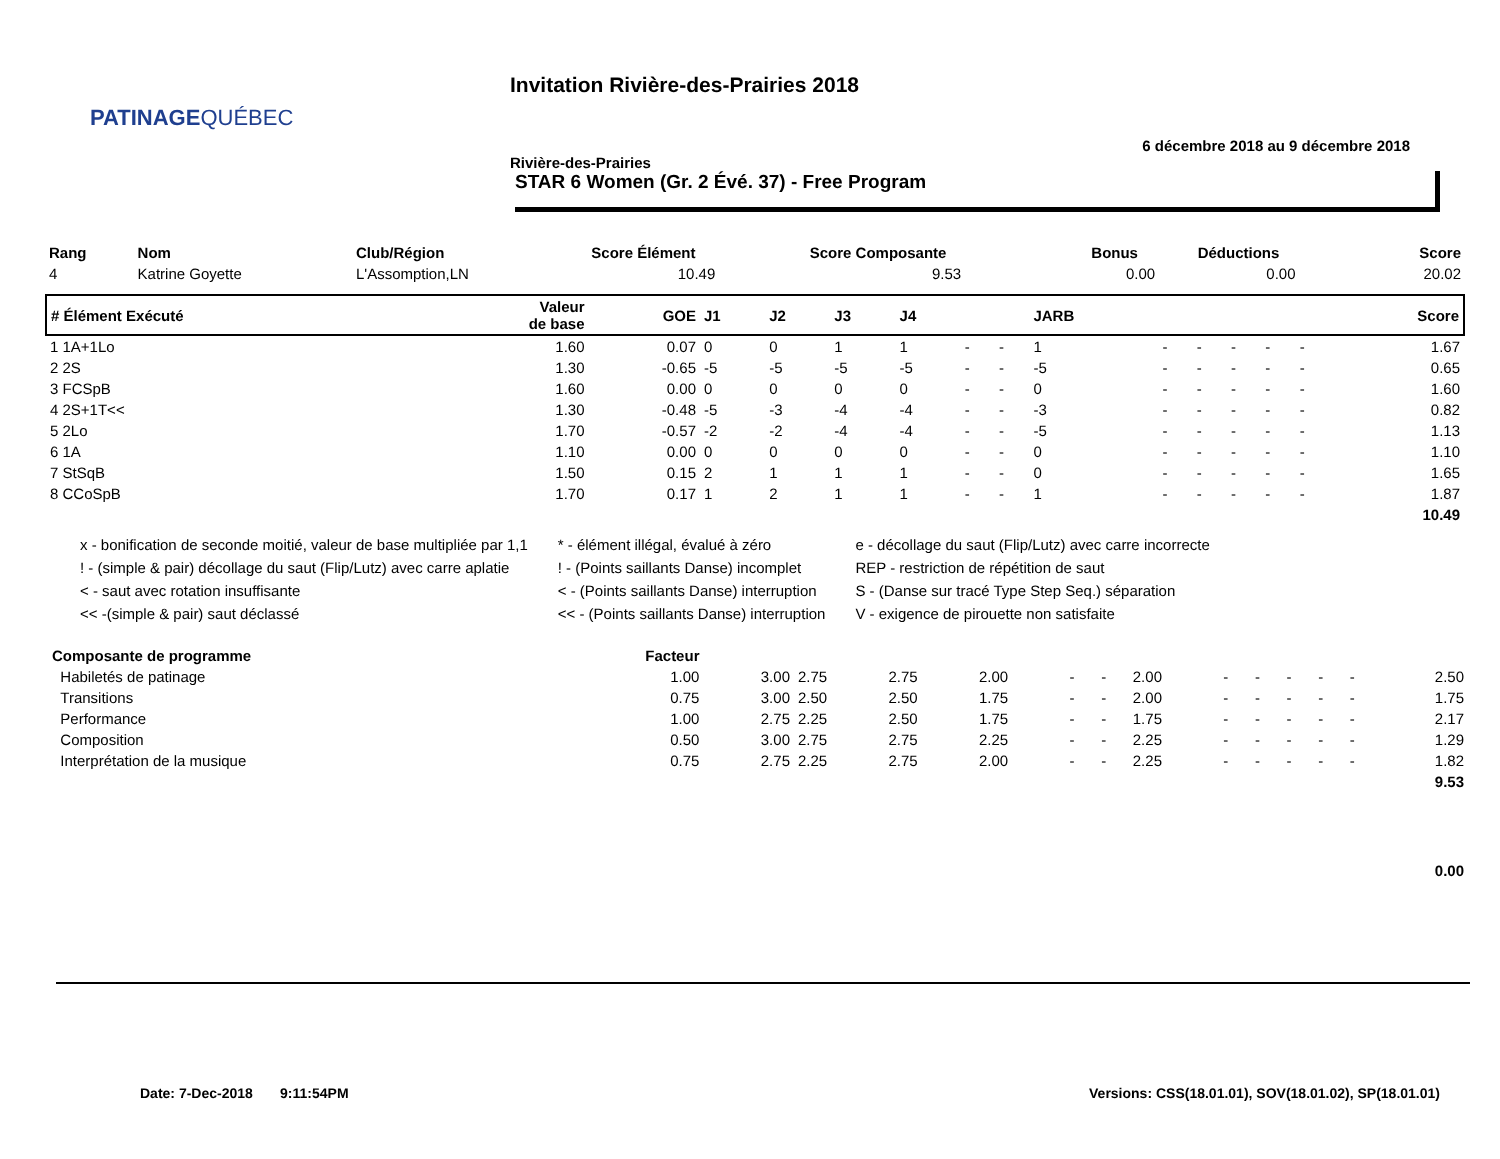PATINAGE QUÉBEC
Invitation Rivière-des-Prairies 2018
6 décembre 2018 au 9 décembre 2018
Rivière-des-Prairies
STAR 6 Women (Gr. 2 Évé. 37) - Free Program
| Rang | Nom | Club/Région | Score Élément | Score Composante | Bonus | Déductions | Score |
| --- | --- | --- | --- | --- | --- | --- | --- |
| 4 | Katrine Goyette | L'Assomption,LN | 10.49 | 9.53 | 0.00 | 0.00 | 20.02 |
| # Élément Exécuté | Valeur de base | GOE | J1 | J2 | J3 | J4 | | | JARB | | | | | | Score |
| --- | --- | --- | --- | --- | --- | --- | --- | --- | --- | --- | --- | --- | --- | --- | --- |
| 1 1A+1Lo | 1.60 | 0.07 | 0 | 0 | 1 | 1 | - | - | 1 | - | - | - | - | - | 1.67 |
| 2 2S | 1.30 | -0.65 | -5 | -5 | -5 | -5 | - | - | -5 | - | - | - | - | - | 0.65 |
| 3 FCSpB | 1.60 | 0.00 | 0 | 0 | 0 | 0 | - | - | 0 | - | - | - | - | - | 1.60 |
| 4 2S+1T<< | 1.30 | -0.48 | -5 | -3 | -4 | -4 | - | - | -3 | - | - | - | - | - | 0.82 |
| 5 2Lo | 1.70 | -0.57 | -2 | -2 | -4 | -4 | - | - | -5 | - | - | - | - | - | 1.13 |
| 6 1A | 1.10 | 0.00 | 0 | 0 | 0 | 0 | - | - | 0 | - | - | - | - | - | 1.10 |
| 7 StSqB | 1.50 | 0.15 | 2 | 1 | 1 | 1 | - | - | 0 | - | - | - | - | - | 1.65 |
| 8 CCoSpB | 1.70 | 0.17 | 1 | 2 | 1 | 1 | - | - | 1 | - | - | - | - | - | 1.87 |
| 10.49 | | | | | | | | | | | | | | | |
x - bonification de seconde moitié, valeur de base multipliée par 1,1
! - (simple & pair) décollage du saut (Flip/Lutz) avec carre aplatie
< - saut avec rotation insuffisante
<< -(simple & pair) saut déclassé
* - élément illégal, évalué à zéro
! - (Points saillants Danse) incomplet
< - (Points saillants Danse) interruption
<< - (Points saillants Danse) interruption
e - décollage du saut (Flip/Lutz) avec carre incorrecte
REP - restriction de répétition de saut
S - (Danse sur tracé Type Step Seq.) séparation
V - exigence de pirouette non satisfaite
| Composante de programme | Facteur | | | | | | | | | | | | | |
| --- | --- | --- | --- | --- | --- | --- | --- | --- | --- | --- | --- | --- | --- | --- |
| Habiletés de patinage | 1.00 | 3.00 | 2.75 | 2.75 | 2.00 | - | - | 2.00 | - | - | - | - | - | 2.50 |
| Transitions | 0.75 | 3.00 | 2.50 | 2.50 | 1.75 | - | - | 2.00 | - | - | - | - | - | 1.75 |
| Performance | 1.00 | 2.75 | 2.25 | 2.50 | 1.75 | - | - | 1.75 | - | - | - | - | - | 2.17 |
| Composition | 0.50 | 3.00 | 2.75 | 2.75 | 2.25 | - | - | 2.25 | - | - | - | - | - | 1.29 |
| Interprétation de la musique | 0.75 | 2.75 | 2.25 | 2.75 | 2.00 | - | - | 2.25 | - | - | - | - | - | 1.82 |
| 9.53 | | | | | | | | | | | | | | |
| 0.00 | | | | | | | | | | | | | | |
Date: 7-Dec-2018 9:11:54PM Versions: CSS(18.01.01), SOV(18.01.02), SP(18.01.01)